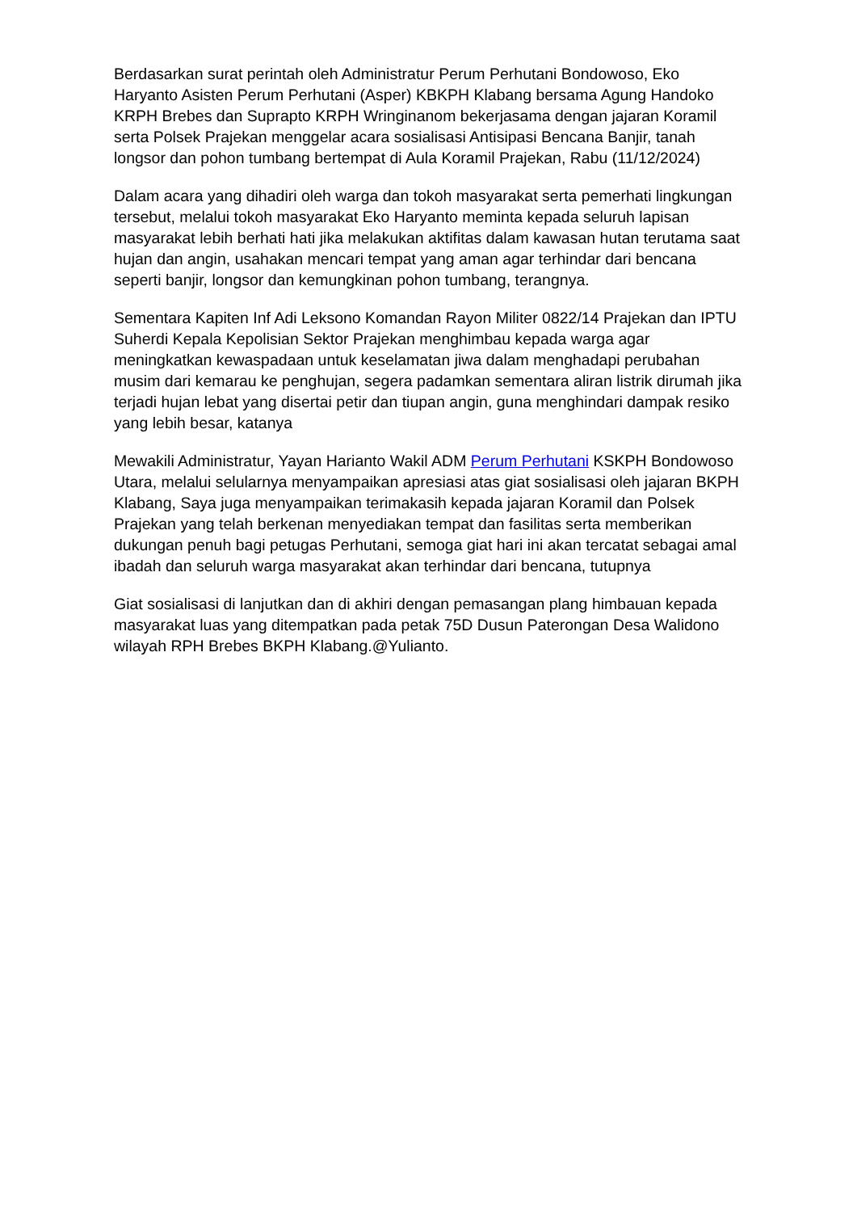Berdasarkan surat perintah oleh Administratur Perum Perhutani Bondowoso, Eko Haryanto Asisten Perum Perhutani (Asper) KBKPH Klabang bersama Agung Handoko KRPH Brebes dan Suprapto KRPH Wringinanom bekerjasama dengan jajaran Koramil serta Polsek Prajekan menggelar acara sosialisasi Antisipasi Bencana Banjir, tanah longsor dan pohon tumbang bertempat di Aula Koramil Prajekan, Rabu (11/12/2024)
Dalam acara yang dihadiri oleh warga dan tokoh masyarakat serta pemerhati lingkungan tersebut, melalui tokoh masyarakat Eko Haryanto meminta kepada seluruh lapisan masyarakat lebih berhati hati jika melakukan aktifitas dalam kawasan hutan terutama saat hujan dan angin, usahakan mencari tempat yang aman agar terhindar dari bencana seperti banjir, longsor dan kemungkinan pohon tumbang, terangnya.
Sementara Kapiten Inf Adi Leksono Komandan Rayon Militer 0822/14 Prajekan dan IPTU Suherdi Kepala Kepolisian Sektor Prajekan menghimbau kepada warga agar meningkatkan kewaspadaan untuk keselamatan jiwa dalam menghadapi perubahan musim dari kemarau ke penghujan, segera padamkan sementara aliran listrik dirumah jika terjadi hujan lebat yang disertai petir dan tiupan angin, guna menghindari dampak resiko yang lebih besar, katanya
Mewakili Administratur, Yayan Harianto Wakil ADM Perum Perhutani KSKPH Bondowoso Utara, melalui selularnya menyampaikan apresiasi atas giat sosialisasi oleh jajaran BKPH Klabang, Saya juga menyampaikan terimakasih kepada jajaran Koramil dan Polsek Prajekan yang telah berkenan menyediakan tempat dan fasilitas serta memberikan dukungan penuh bagi petugas Perhutani, semoga giat hari ini akan tercatat sebagai amal ibadah dan seluruh warga masyarakat akan terhindar dari bencana, tutupnya
Giat sosialisasi di lanjutkan dan di akhiri dengan pemasangan plang himbauan kepada masyarakat luas yang ditempatkan pada petak 75D Dusun Paterongan Desa Walidono wilayah RPH Brebes BKPH Klabang.@Yulianto.